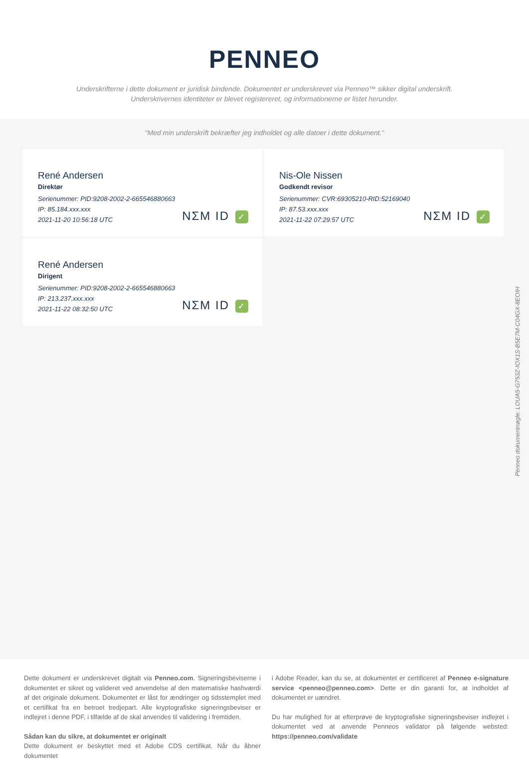PENNEO
Underskrifterne i dette dokument er juridisk bindende. Dokumentet er underskrevet via Penneo™ sikker digital underskrift.
Underskrivernes identiteter er blevet registereret, og informationerne er listet herunder.
“Med min underskrift bekræfter jeg indholdet og alle datoer i dette dokument.”
René Andersen
Direktør
Serienummer: PID:9208-2002-2-665546880663
IP: 85.184.xxx.xxx
2021-11-20 10:56:18 UTC
NΣM ID ✓
Nis-Ole Nissen
Godkendt revisor
Serienummer: CVR:69305210-RID:52169040
IP: 87.53.xxx.xxx
2021-11-22 07:29:57 UTC
NΣM ID ✓
René Andersen
Dirigent
Serienummer: PID:9208-2002-2-665546880663
IP: 213.237.xxx.xxx
2021-11-22 08:32:50 UTC
NΣM ID ✓
Penneo dokumentnøgle: LOUA5-G753Z-IOX1S-B5E7M-C04GX-8EOIH
Dette dokument er underskrevet digitalt via Penneo.com. Signeringsbeviserne i dokumentet er sikret og valideret ved anvendelse af den matematiske hashværdi af det originale dokument. Dokumentet er låst for ændringer og tidsstemplet med et certifikat fra en betroet tredjepart. Alle kryptografiske signeringsbeviser er indlejret i denne PDF, i tilfælde af de skal anvendes til validering i fremtiden.
Sådan kan du sikre, at dokumentet er originalt
Dette dokument er beskyttet med et Adobe CDS certifikat. Når du åbner dokumentet
i Adobe Reader, kan du se, at dokumentet er certificeret af Penneo e-signature service <penneo@penneo.com>. Dette er din garanti for, at indholdet af dokumentet er uændret.
Du har mulighed for at efterprøve de kryptografiske signeringsbeviser indlejret i dokumentet ved at anvende Penneos validator på følgende websted: https://penneo.com/validate